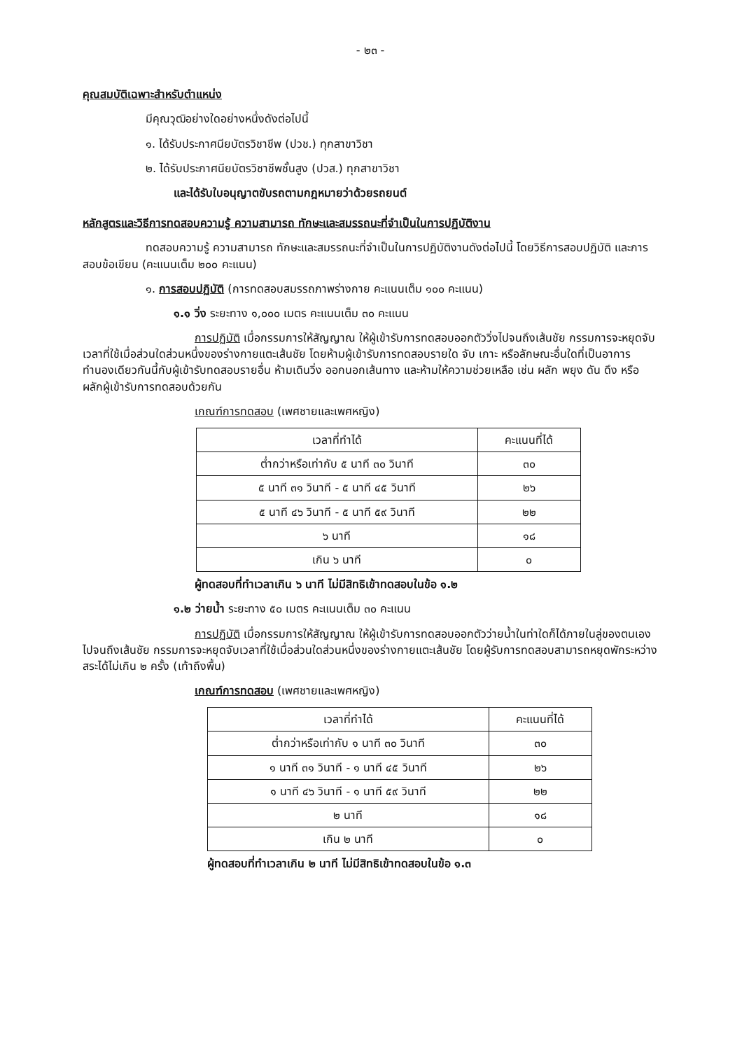- ๒๓ -
คุณสมบัติเฉพาะสำหรับตำแหน่ง
มีคุณวุฒิอย่างใดอย่างหนึ่งดังต่อไปนี้
๑. ได้รับประกาศนียบัตรวิชาชีพ (ปวช.) ทุกสาขาวิชา
๒. ได้รับประกาศนียบัตรวิชาชีพชั้นสูง (ปวส.) ทุกสาขาวิชา
และได้รับใบอนุญาตขับรถตามกฎหมายว่าด้วยรถยนต์
หลักสูตรและวิธีการทดสอบความรู้ ความสามารถ ทักษะและสมรรถนะที่จำเป็นในการปฏิบัติงาน
ทดสอบความรู้ ความสามารถ ทักษะและสมรรถนะที่จำเป็นในการปฏิบัติงานดังต่อไปนี้ โดยวิธีการสอบปฏิบัติ และการสอบข้อเขียน (คะแนนเต็ม ๒๐๐ คะแนน)
๑. การสอบปฏิบัติ (การทดสอบสมรรถภาพร่างกาย คะแนนเต็ม ๑๐๐ คะแนน)
๑.๑ วิ่ง ระยะทาง ๑,๐๐๐ เมตร คะแนนเต็ม ๓๐ คะแนน
การปฏิบัติ เมื่อกรรมการให้สัญญาณ ให้ผู้เข้ารับการทดสอบออกตัววิ่งไปจนถึงเส้นชัย กรรมการจะหยุดจับเวลาที่ใช้เมื่อส่วนใดส่วนหนึ่งของร่างกายแตะเส้นชัย โดยห้ามผู้เข้ารับการทดสอบรายใด จับ เกาะ หรือลักษณะอื่นใดที่เป็นอาการทำนองเดียวกันนี้กับผู้เข้ารับทดสอบรายอื่น ห้ามเดินวิ่ง ออกนอกเส้นทาง และห้ามให้ความช่วยเหลือ เช่น ผลัก พยุง ดัน ดึง หรือผลักผู้เข้ารับการทดสอบด้วยกัน
เกณฑ์การทดสอบ (เพศชายและเพศหญิง)
| เวลาที่ทำได้ | คะแนนที่ได้ |
| --- | --- |
| ต่ำกว่าหรือเท่ากับ ๕ นาที ๓๐ วินาที | ๓๐ |
| ๕ นาที ๓๑ วินาที - ๕ นาที ๔๕ วินาที | ๒๖ |
| ๕ นาที ๔๖ วินาที - ๕ นาที ๕๙ วินาที | ๒๒ |
| ๖ นาที | ๑๘ |
| เกิน ๖ นาที | ๐ |
ผู้ทดสอบที่ทำเวลาเกิน ๖ นาที ไม่มีสิทธิเข้าทดสอบในข้อ ๑.๒
๑.๒ ว่ายน้ำ ระยะทาง ๕๐ เมตร คะแนนเต็ม ๓๐ คะแนน
การปฏิบัติ เมื่อกรรมการให้สัญญาณ ให้ผู้เข้ารับการทดสอบออกตัวว่ายน้ำในท่าใดก็ได้ภายในลู่ของตนเองไปจนถึงเส้นชัย กรรมการจะหยุดจับเวลาที่ใช้เมื่อส่วนใดส่วนหนึ่งของร่างกายแตะเส้นชัย โดยผู้รับการทดสอบสามารถหยุดพักระหว่างสระได้ไม่เกิน ๒ ครั้ง (เท้าถึงพื้น)
เกณฑ์การทดสอบ (เพศชายและเพศหญิง)
| เวลาที่ทำได้ | คะแนนที่ได้ |
| --- | --- |
| ต่ำกว่าหรือเท่ากับ ๑ นาที ๓๐ วินาที | ๓๐ |
| ๑ นาที ๓๑ วินาที - ๑ นาที ๔๕ วินาที | ๒๖ |
| ๑ นาที ๔๖ วินาที - ๑ นาที ๕๙ วินาที | ๒๒ |
| ๒ นาที | ๑๘ |
| เกิน ๒ นาที | ๐ |
ผู้ทดสอบที่ทำเวลาเกิน ๒ นาที ไม่มีสิทธิเข้าทดสอบในข้อ ๑.๓